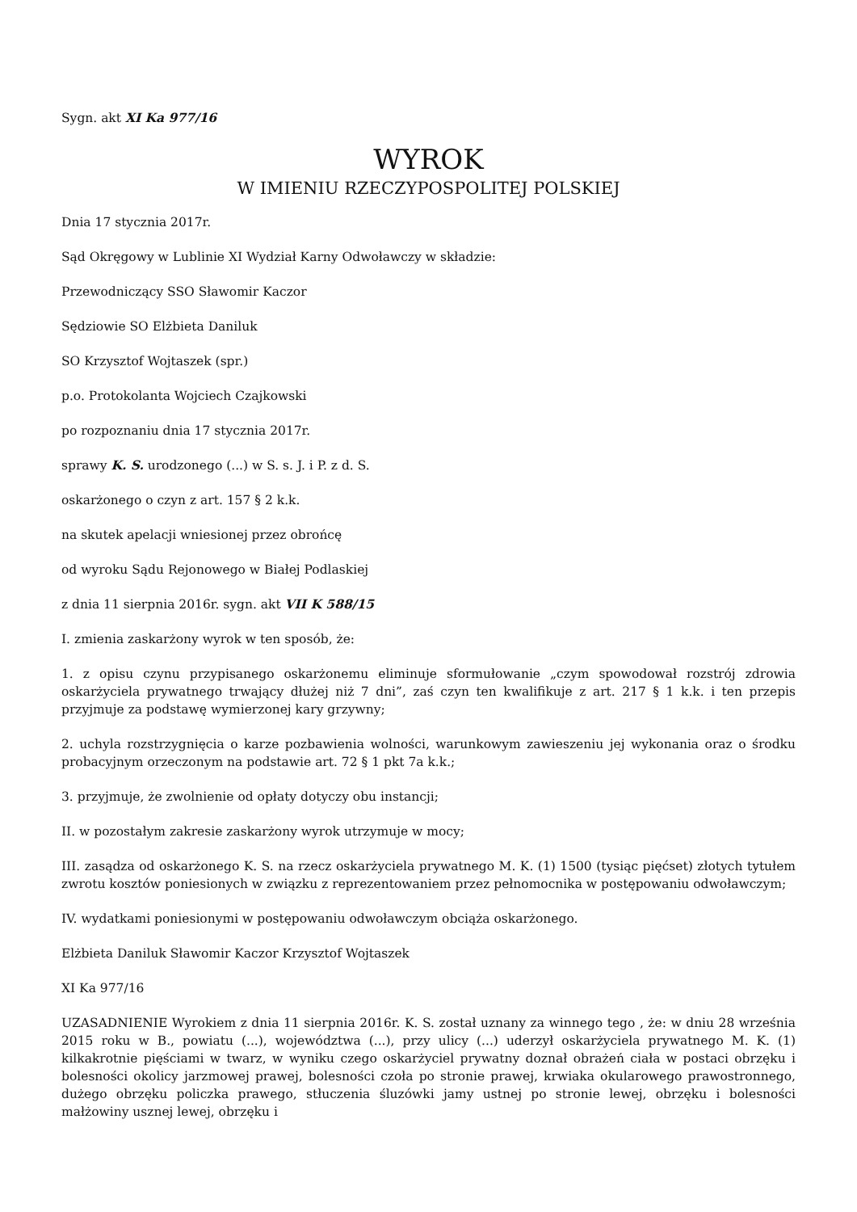Sygn. akt XI Ka 977/16
WYROK
W IMIENIU RZECZYPOSPOLITEJ POLSKIEJ
Dnia 17 stycznia 2017r.
Sąd Okręgowy w Lublinie XI Wydział Karny Odwoławczy w składzie:
Przewodniczący SSO Sławomir Kaczor
Sędziowie SO Elżbieta Daniluk
SO Krzysztof Wojtaszek (spr.)
p.o. Protokolanta Wojciech Czajkowski
po rozpoznaniu dnia 17 stycznia 2017r.
sprawy K. S. urodzonego (...) w S. s. J. i P. z d. S.
oskarżonego o czyn z art. 157 § 2 k.k.
na skutek apelacji wniesionej przez obrońcę
od wyroku Sądu Rejonowego w Białej Podlaskiej
z dnia 11 sierpnia 2016r. sygn. akt VII K 588/15
I. zmienia zaskarżony wyrok w ten sposób, że:
1. z opisu czynu przypisanego oskarżonemu eliminuje sformułowanie „czym spowodował rozstrój zdrowia oskarżyciela prywatnego trwający dłużej niż 7 dni”, zaś czyn ten kwalifikuje z art. 217 § 1 k.k. i ten przepis przyjmuje za podstawę wymierzonej kary grzywny;
2. uchyla rozstrzygnięcia o karze pozbawienia wolności, warunkowym zawieszeniu jej wykonania oraz o środku probacyjnym orzeczonym na podstawie art. 72 § 1 pkt 7a k.k.;
3. przyjmuje, że zwolnienie od opłaty dotyczy obu instancji;
II. w pozostałym zakresie zaskarżony wyrok utrzymuje w mocy;
III. zasądza od oskarżonego K. S. na rzecz oskarżyciela prywatnego M. K. (1) 1500 (tysiąc pięćset) złotych tytułem zwrotu kosztów poniesionych w związku z reprezentowaniem przez pełnomocnika w postępowaniu odwoławczym;
IV. wydatkami poniesionymi w postępowaniu odwoławczym obciąża oskarżonego.
Elżbieta Daniluk Sławomir Kaczor Krzysztof Wojtaszek
XI Ka 977/16
UZASADNIENIE Wyrokiem z dnia 11 sierpnia 2016r. K. S. został uznany za winnego tego , że: w dniu 28 września 2015 roku w B., powiatu (...), województwa (...), przy ulicy (...) uderzył oskarżyciela prywatnego M. K. (1) kilkakrotnie pięściami w twarz, w wyniku czego oskarżyciel prywatny doznał obrażeń ciała w postaci obrzęku i bolesności okolicy jarzmowej prawej, bolesności czoła po stronie prawej, krwiaka okularowego prawostronnego, dużego obrzęku policzka prawego, stłuczenia śluzówki jamy ustnej po stronie lewej, obrzęku i bolesności małżowiny usznej lewej, obrzęku i